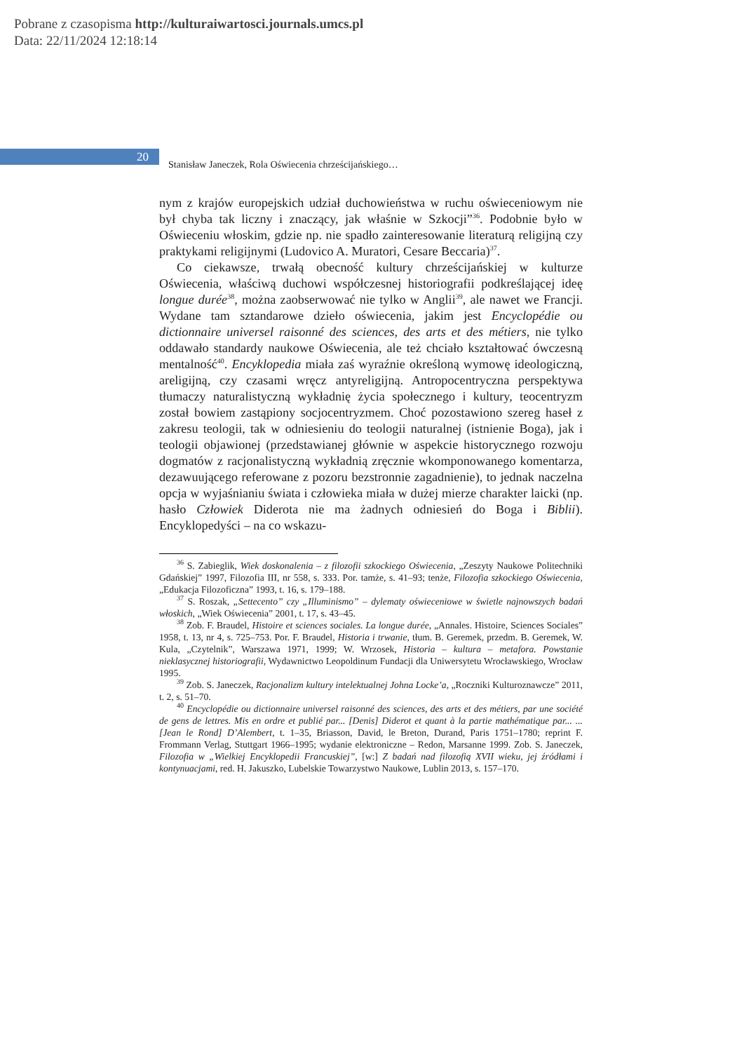Pobrane z czasopisma http://kulturaiwartosci.journals.umcs.pl
Data: 22/11/2024 12:18:14
20
Stanisław Janeczek, Rola Oświecenia chrześcijańskiego…
nym z krajów europejskich udział duchowieństwa w ruchu oświeceniowym nie był chyba tak liczny i znaczący, jak właśnie w Szkocji”<sup>36</sup>. Podobnie było w Oświeceniu włoskim, gdzie np. nie spadło zainteresowanie literaturą religijną czy praktykami religijnymi (Ludovico A. Muratori, Cesare Beccaria)<sup>37</sup>.
Co ciekawsze, trwałą obecność kultury chrześcijańskiej w kulturze Oświecenia, właściwą duchowi współczesnej historiografii podkreślającej ideę longue durée<sup>38</sup>, można zaobserwować nie tylko w Anglii<sup>39</sup>, ale nawet we Francji. Wydane tam sztandarowe dzieło oświecenia, jakim jest Encyclopédie ou dictionnaire universel raisonné des sciences, des arts et des métiers, nie tylko oddawało standardy naukowe Oświecenia, ale też chciało kształtować ówczesną mentalność<sup>40</sup>. Encyklopedia miała zaś wyraźnie określoną wymowę ideologiczną, areligijną, czy czasami wręcz antyreligijną. Antropocentryczna perspektywa tłumaczy naturalistyczną wykładnię życia społecznego i kultury, teocentryzm został bowiem zastąpiony socjocentryzmem. Choć pozostawiono szereg haseł z zakresu teologii, tak w odniesieniu do teologii naturalnej (istnienie Boga), jak i teologii objawionej (przedstawianej głównie w aspekcie historycznego rozwoju dogmatów z racjonalistyczną wykładnią zręcznie wkomponowanego komentarza, dezawuującego referowane z pozoru bezstronnie zagadnienie), to jednak naczelna opcja w wyjaśnianiu świata i człowieka miała w dużej mierze charakter laicki (np. hasło Człowiek Diderota nie ma żadnych odniesień do Boga i Biblii). Encyklopedyści – na co wskazu-
<sup>36</sup> S. Zabieglik, Wiek doskonalenia – z filozofii szkockiego Oświecenia, „Zeszyty Naukowe Politechniki Gdańskiej” 1997, Filozofia III, nr 558, s. 333. Por. tamże, s. 41–93; tenże, Filozofia szkockiego Oświecenia, „Edukacja Filozoficzna” 1993, t. 16, s. 179–188.
<sup>37</sup> S. Roszak, „Settecento” czy „Illuminismo” – dylematy oświeceniowe w świetle najnowszych badań włoskich, „Wiek Oświecenia” 2001, t. 17, s. 43–45.
<sup>38</sup> Zob. F. Braudel, Histoire et sciences sociales. La longue durée, „Annales. Histoire, Sciences Sociales” 1958, t. 13, nr 4, s. 725–753. Por. F. Braudel, Historia i trwanie, tłum. B. Geremek, przedm. B. Geremek, W. Kula, „Czytelnik”, Warszawa 1971, 1999; W. Wrzosek, Historia – kultura – metafora. Powstanie nieklasycznej historiografii, Wydawnictwo Leopoldinum Fundacji dla Uniwersytetu Wrocławskiego, Wrocław 1995.
<sup>39</sup> Zob. S. Janeczek, Racjonalizm kultury intelektualnej Johna Locke’a, „Roczniki Kulturoznawcze” 2011, t. 2, s. 51–70.
<sup>40</sup> Encyclopédie ou dictionnaire universel raisonné des sciences, des arts et des métiers, par une société de gens de lettres. Mis en ordre et publié par... [Denis] Diderot et quant à la partie mathématique par... ... [Jean le Rond] D’Alembert, t. 1–35, Briasson, David, le Breton, Durand, Paris 1751–1780; reprint F. Frommann Verlag, Stuttgart 1966–1995; wydanie elektroniczne – Redon, Marsanne 1999. Zob. S. Janeczek, Filozofia w „Wielkiej Encyklopedii Francuskiej”, [w:] Z badań nad filozofią XVII wieku, jej źródłami i kontynuacjami, red. H. Jakuszko, Lubelskie Towarzystwo Naukowe, Lublin 2013, s. 157–170.